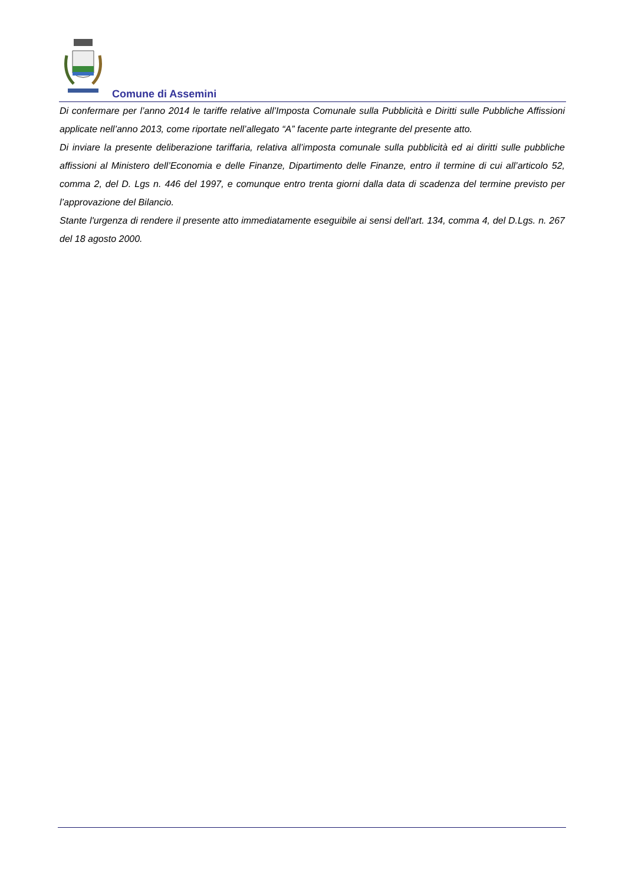Comune di Assemini
Di confermare per l’anno 2014 le tariffe relative all’Imposta Comunale sulla Pubblicità e Diritti sulle Pubbliche Affissioni applicate nell’anno 2013, come riportate nell’allegato “A” facente parte integrante del presente atto.
Di inviare la presente deliberazione tariffaria, relativa all’imposta comunale sulla pubblicità ed ai diritti sulle pubbliche affissioni al Ministero dell’Economia e delle Finanze, Dipartimento delle Finanze, entro il termine di cui all’articolo 52, comma 2, del D. Lgs n. 446 del 1997, e comunque entro trenta giorni dalla data di scadenza del termine previsto per l’approvazione del Bilancio.
Stante l'urgenza di rendere il presente atto immediatamente eseguibile ai sensi dell'art. 134, comma 4, del D.Lgs. n. 267 del 18 agosto 2000.